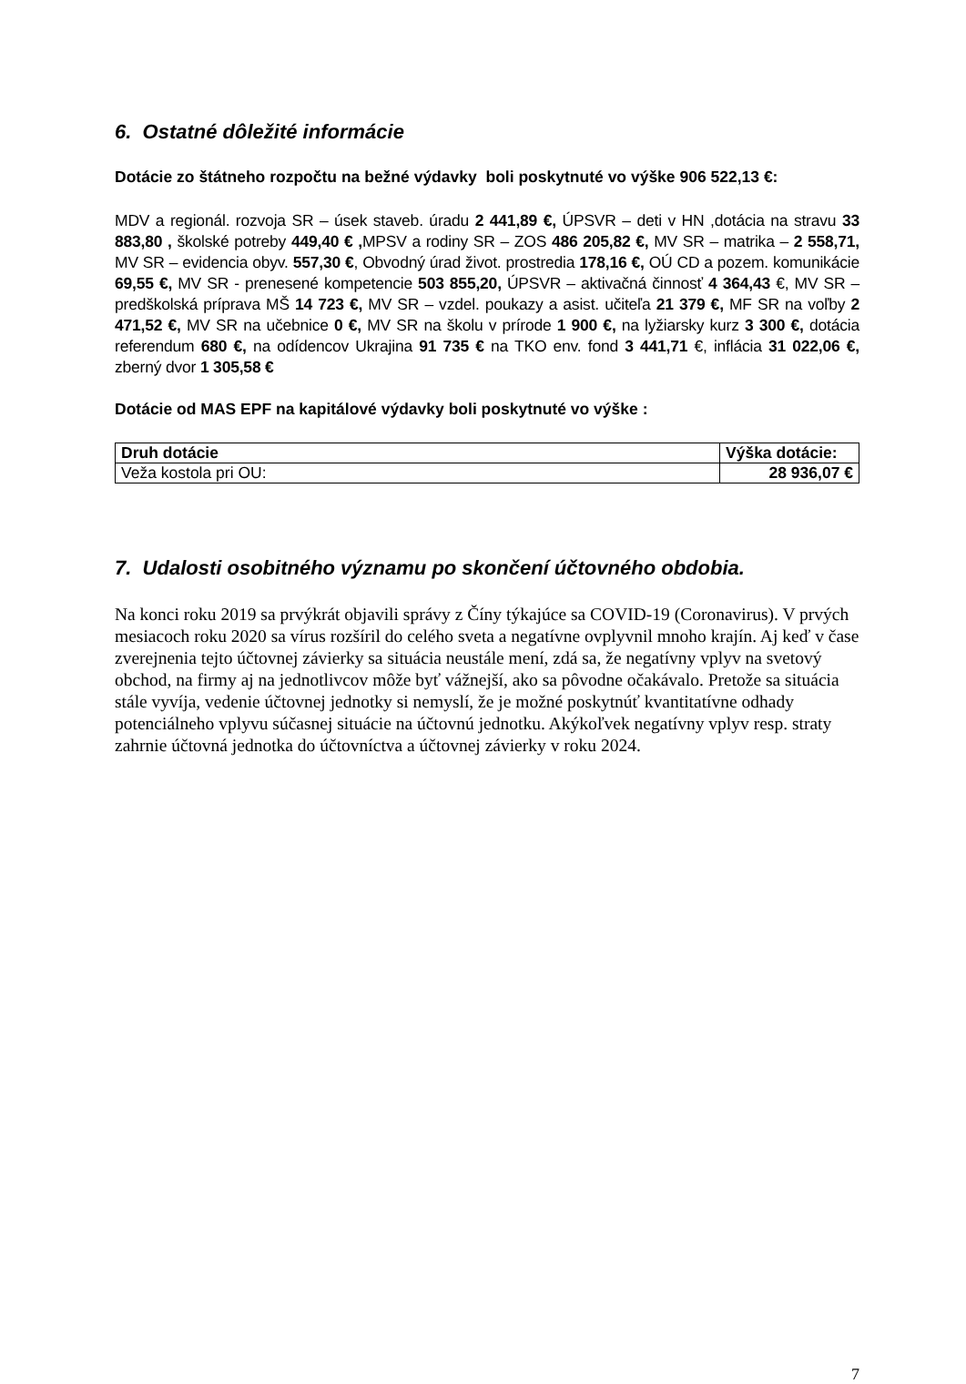6. Ostatné dôležité informácie
Dotácie zo štátneho rozpočtu na bežné výdavky boli poskytnuté vo výške 906 522,13 €:
MDV a regionál. rozvoja SR – úsek staveb. úradu 2 441,89 €, ÚPSVR – deti v HN ,dotácia na stravu 33 883,80 , školské potreby 449,40 € , MPSV a rodiny SR – ZOS 486 205,82 €, MV SR – matrika – 2 558,71, MV SR – evidencia obyv. 557,30 €, Obvodný úrad život. prostredia 178,16 €, OÚ CD a pozem. komunikácie 69,55 €, MV SR - prenesené kompetencie 503 855,20, ÚPSVR – aktivačná činnosť 4 364,43 €, MV SR – predškolská príprava MŠ 14 723 €, MV SR – vzdel. poukazy a asist. učiteľa 21 379 €, MF SR na voľby 2 471,52 €, MV SR na učebnice 0 €, MV SR na školu v prírode 1 900 €, na lyžiarsky kurz 3 300 €, dotácia referendum 680 €, na odídencov Ukrajina 91 735 € na TKO env. fond 3 441,71 €, inflácia 31 022,06 €, zberný dvor 1 305,58 €
Dotácie od MAS EPF na kapitálové výdavky boli poskytnuté vo výške :
| Druh dotácie | Výška dotácie: |
| --- | --- |
| Veža kostola pri OU: | 28 936,07 € |
7. Udalosti osobitného významu po skončení účtovného obdobia.
Na konci roku 2019 sa prvýkrát objavili správy z Číny týkajúce sa COVID-19 (Coronavirus). V prvých mesiacoch roku 2020 sa vírus rozšíril do celého sveta a negatívne ovplyvnil mnoho krajín. Aj keď v čase zverejnenia tejto účtovnej závierky sa situácia neustále mení, zdá sa, že negatívny vplyv na svetový obchod, na firmy aj na jednotlivcov môže byť vážnejší, ako sa pôvodne očakávalo. Pretože sa situácia stále vyvíja, vedenie účtovnej jednotky si nemyslí, že je možné poskytnúť kvantitatívne odhady potenciálneho vplyvu súčasnej situácie na účtovnú jednotku. Akýkoľvek negatívny vplyv resp. straty zahrnie účtovná jednotka do účtovníctva a účtovnej závierky v roku 2024.
7